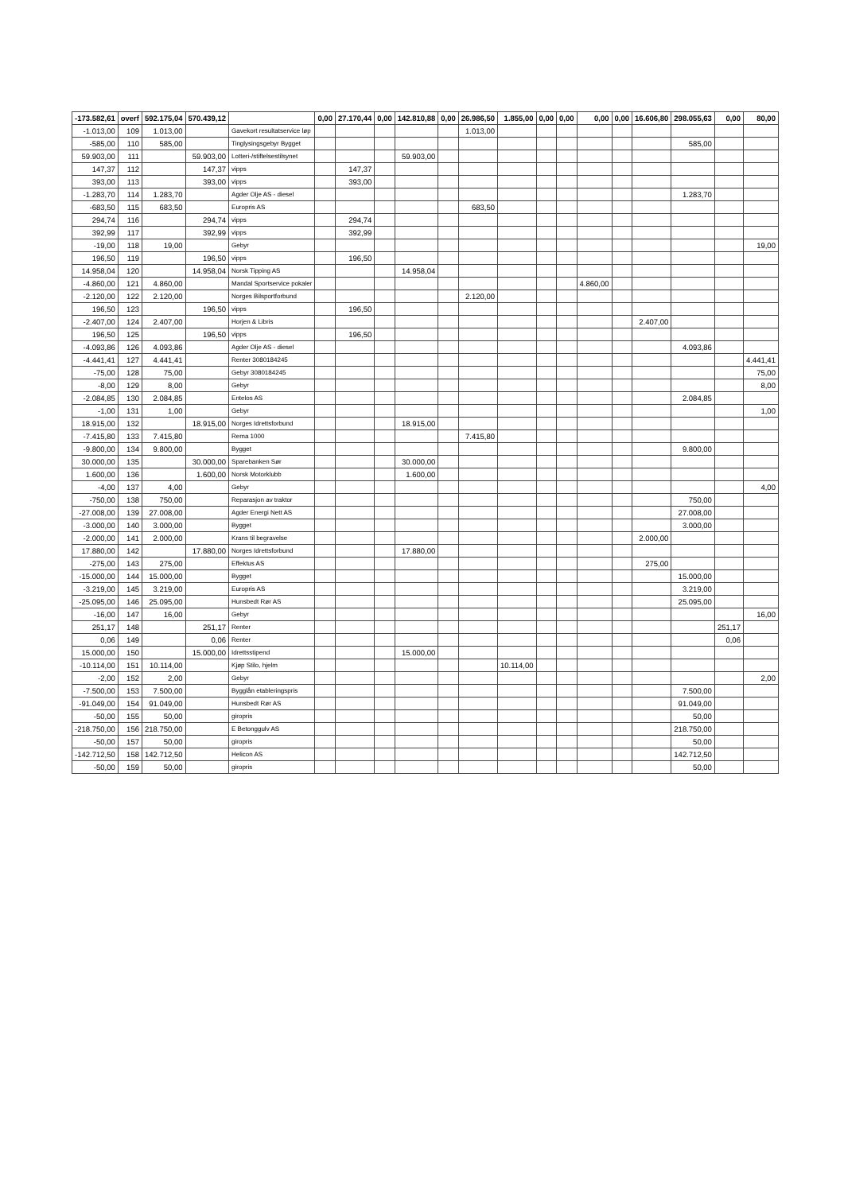| -173.582,61 | overf | 592.175,04 | 570.439,12 | | 0,00 | 27.170,44 | 0,00 | 142.810,88 | 0,00 | 26.986,50 | 1.855,00 | 0,00 | 0,00 | 0,00 | 0,00 | 16.606,80 | 298.055,63 | 0,00 | 80,00 |
| --- | --- | --- | --- | --- | --- | --- | --- | --- | --- | --- | --- | --- | --- | --- | --- | --- | --- | --- | --- |
| -1.013,00 | 109 | 1.013,00 | | Gavekort resultatservice løp | | | | | | 1.013,00 | | | | | | | | | |
| -585,00 | 110 | 585,00 | | Tinglysingsgebyr Bygget | | | | | | | | | | | | | 585,00 | | |
| 59.903,00 | 111 | | 59.903,00 | Lotteri-/stiftelsestilsynet | | | | 59.903,00 | | | | | | | | | | | |
| 147,37 | 112 | | 147,37 | vipps | | 147,37 | | | | | | | | | | | | | |
| 393,00 | 113 | | 393,00 | vipps | | 393,00 | | | | | | | | | | | | | |
| -1.283,70 | 114 | 1.283,70 | | Agder Olje AS - diesel | | | | | | | | | | | | | 1.283,70 | | |
| -683,50 | 115 | 683,50 | | Europris AS | | | | | | 683,50 | | | | | | | | | |
| 294,74 | 116 | | 294,74 | vipps | | 294,74 | | | | | | | | | | | | | |
| 392,99 | 117 | | 392,99 | vipps | | 392,99 | | | | | | | | | | | | | |
| -19,00 | 118 | 19,00 | | Gebyr | | | | | | | | | | | | | | | 19,00 |
| 196,50 | 119 | | 196,50 | vipps | | 196,50 | | | | | | | | | | | | | |
| 14.958,04 | 120 | | 14.958,04 | Norsk Tipping AS | | | | 14.958,04 | | | | | | | | | | | |
| -4.860,00 | 121 | 4.860,00 | | Mandal Sportservice pokaler | | | | | | | | | | 4.860,00 | | | | | |
| -2.120,00 | 122 | 2.120,00 | | Norges Bilsportforbund | | | | | | 2.120,00 | | | | | | | | | |
| 196,50 | 123 | | 196,50 | vipps | | 196,50 | | | | | | | | | | | | | |
| -2.407,00 | 124 | 2.407,00 | | Horjen & Libris | | | | | | | | | | | | 2.407,00 | | | |
| 196,50 | 125 | | 196,50 | vipps | | 196,50 | | | | | | | | | | | | | |
| -4.093,86 | 126 | 4.093,86 | | Agder Olje AS - diesel | | | | | | | | | | | | | 4.093,86 | | |
| -4.441,41 | 127 | 4.441,41 | | Renter 3080184245 | | | | | | | | | | | | | | | 4.441,41 |
| -75,00 | 128 | 75,00 | | Gebyr 3080184245 | | | | | | | | | | | | | | | 75,00 |
| -8,00 | 129 | 8,00 | | Gebyr | | | | | | | | | | | | | | | 8,00 |
| -2.084,85 | 130 | 2.084,85 | | Entelos AS | | | | | | | | | | | | | 2.084,85 | | |
| -1,00 | 131 | 1,00 | | Gebyr | | | | | | | | | | | | | | | 1,00 |
| 18.915,00 | 132 | | 18.915,00 | Norges Idrettsforbund | | | | 18.915,00 | | | | | | | | | | | |
| -7.415,80 | 133 | 7.415,80 | | Rema 1000 | | | | | | 7.415,80 | | | | | | | | | |
| -9.800,00 | 134 | 9.800,00 | | Bygget | | | | | | | | | | | | | 9.800,00 | | |
| 30.000,00 | 135 | | 30.000,00 | Sparebanken Sør | | | | 30.000,00 | | | | | | | | | | | |
| 1.600,00 | 136 | | 1.600,00 | Norsk Motorklubb | | | | 1.600,00 | | | | | | | | | | | |
| -4,00 | 137 | 4,00 | | Gebyr | | | | | | | | | | | | | | | 4,00 |
| -750,00 | 138 | 750,00 | | Reparasjon av traktor | | | | | | | | | | | | | 750,00 | | |
| -27.008,00 | 139 | 27.008,00 | | Agder Energi Nett AS | | | | | | | | | | | | | 27.008,00 | | |
| -3.000,00 | 140 | 3.000,00 | | Bygget | | | | | | | | | | | | | 3.000,00 | | |
| -2.000,00 | 141 | 2.000,00 | | Krans til begravelse | | | | | | | | | | | | 2.000,00 | | | |
| 17.880,00 | 142 | | 17.880,00 | Norges Idrettsforbund | | | | 17.880,00 | | | | | | | | | | | |
| -275,00 | 143 | 275,00 | | Effektus AS | | | | | | | | | | | | 275,00 | | | |
| -15.000,00 | 144 | 15.000,00 | | Bygget | | | | | | | | | | | | | 15.000,00 | | |
| -3.219,00 | 145 | 3.219,00 | | Europris AS | | | | | | | | | | | | | 3.219,00 | | |
| -25.095,00 | 146 | 25.095,00 | | Hunsbedt Rør AS | | | | | | | | | | | | | 25.095,00 | | |
| -16,00 | 147 | 16,00 | | Gebyr | | | | | | | | | | | | | | | 16,00 |
| 251,17 | 148 | | 251,17 | Renter | | | | | | | | | | | | | | 251,17 | |
| 0,06 | 149 | | 0,06 | Renter | | | | | | | | | | | | | | 0,06 | |
| 15.000,00 | 150 | | 15.000,00 | Idrettsstipend | | | | 15.000,00 | | | | | | | | | | | |
| -10.114,00 | 151 | 10.114,00 | | Kjøp Stilo, hjelm | | | | | | | 10.114,00 | | | | | | | | |
| -2,00 | 152 | 2,00 | | Gebyr | | | | | | | | | | | | | | | 2,00 |
| -7.500,00 | 153 | 7.500,00 | | Bygglån etableringspris | | | | | | | | | | | | | 7.500,00 | | |
| -91.049,00 | 154 | 91.049,00 | | Hunsbedt Rør AS | | | | | | | | | | | | | 91.049,00 | | |
| -50,00 | 155 | 50,00 | | giropris | | | | | | | | | | | | | 50,00 | | |
| -218.750,00 | 156 | 218.750,00 | | E Betonggulv AS | | | | | | | | | | | | | 218.750,00 | | |
| -50,00 | 157 | 50,00 | | giropris | | | | | | | | | | | | | 50,00 | | |
| -142.712,50 | 158 | 142.712,50 | | Helicon AS | | | | | | | | | | | | | 142.712,50 | | |
| -50,00 | 159 | 50,00 | | giropris | | | | | | | | | | | | | 50,00 | | |